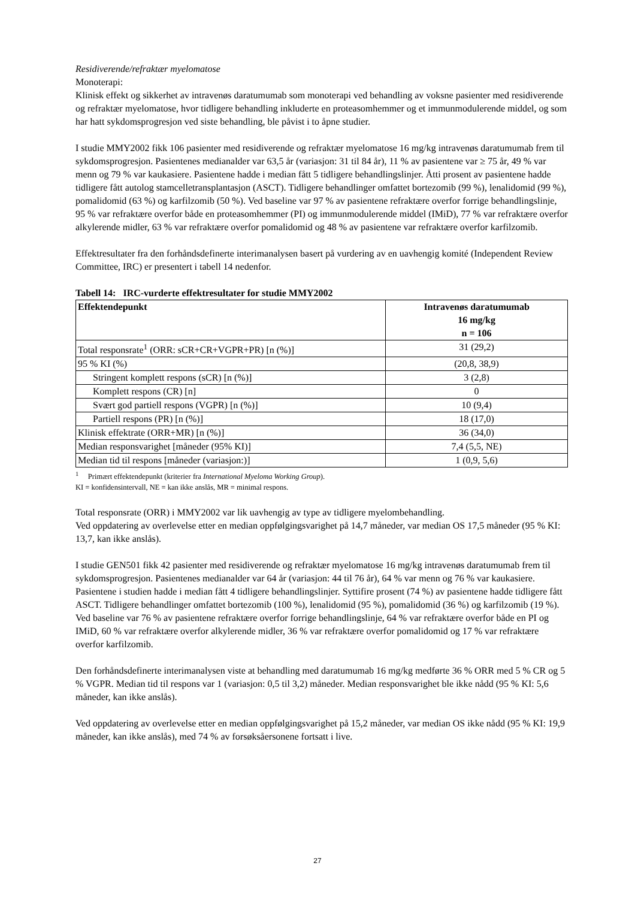Residiverende/refraktær myelomatose
Monoterapi:
Klinisk effekt og sikkerhet av intravenøs daratumumab som monoterapi ved behandling av voksne pasienter med residiverende og refraktær myelomatose, hvor tidligere behandling inkluderte en proteasomhemmer og et immunmodulerende middel, og som har hatt sykdomsprogresjon ved siste behandling, ble påvist i to åpne studier.
I studie MMY2002 fikk 106 pasienter med residiverende og refraktær myelomatose 16 mg/kg intravenøs daratumumab frem til sykdomsprogresjon. Pasientenes medianalder var 63,5 år (variasjon: 31 til 84 år), 11 % av pasientene var ≥ 75 år, 49 % var menn og 79 % var kaukasiere. Pasientene hadde i median fått 5 tidligere behandlingslinjer. Åtti prosent av pasientene hadde tidligere fått autolog stamcelletransplantasjon (ASCT). Tidligere behandlinger omfattet bortezomib (99 %), lenalidomid (99 %), pomalidomid (63 %) og karfilzomib (50 %). Ved baseline var 97 % av pasientene refraktære overfor forrige behandlingslinje, 95 % var refraktære overfor både en proteasomhemmer (PI) og immunmodulerende middel (IMiD), 77 % var refraktære overfor alkylerende midler, 63 % var refraktære overfor pomalidomid og 48 % av pasientene var refraktære overfor karfilzomib.
Effektresultater fra den forhåndsdefinerte interimanalysen basert på vurdering av en uavhengig komité (Independent Review Committee, IRC) er presentert i tabell 14 nedenfor.
Tabell 14: IRC-vurderte effektresultater for studie MMY2002
| Effektendepunkt | Intravenøs daratumumab 16 mg/kg n = 106 |
| --- | --- |
| Total responsrate<sup>1</sup> (ORR: sCR+CR+VGPR+PR) [n (%)] | 31 (29,2) |
| 95 % KI (%) | (20,8, 38,9) |
| Stringent komplett respons (sCR) [n (%)] | 3 (2,8) |
| Komplett respons (CR) [n] | 0 |
| Svært god partiell respons (VGPR) [n (%)] | 10 (9,4) |
| Partiell respons (PR) [n (%)] | 18 (17,0) |
| Klinisk effektrate (ORR+MR) [n (%)] | 36 (34,0) |
| Median responsvarighet [måneder (95% KI)] | 7,4 (5,5, NE) |
| Median tid til respons [måneder (variasjon:)] | 1 (0,9, 5,6) |
<sup>1</sup> Primært effektendepunkt (kriterier fra International Myeloma Working Group).
KI = konfidensintervall, NE = kan ikke anslås, MR = minimal respons.
Total responsrate (ORR) i MMY2002 var lik uavhengig av type av tidligere myelombehandling.
Ved oppdatering av overlevelse etter en median oppfølgingsvarighet på 14,7 måneder, var median OS 17,5 måneder (95 % KI: 13,7, kan ikke anslås).
I studie GEN501 fikk 42 pasienter med residiverende og refraktær myelomatose 16 mg/kg intravenøs daratumumab frem til sykdomsprogresjon. Pasientenes medianalder var 64 år (variasjon: 44 til 76 år), 64 % var menn og 76 % var kaukasiere. Pasientene i studien hadde i median fått 4 tidligere behandlingslinjer. Syttifire prosent (74 %) av pasientene hadde tidligere fått ASCT. Tidligere behandlinger omfattet bortezomib (100 %), lenalidomid (95 %), pomalidomid (36 %) og karfilzomib (19 %). Ved baseline var 76 % av pasientene refraktære overfor forrige behandlingslinje, 64 % var refraktære overfor både en PI og IMiD, 60 % var refraktære overfor alkylerende midler, 36 % var refraktære overfor pomalidomid og 17 % var refraktære overfor karfilzomib.
Den forhåndsdefinerte interimanalysen viste at behandling med daratumumab 16 mg/kg medførte 36 % ORR med 5 % CR og 5 % VGPR. Median tid til respons var 1 (variasjon: 0,5 til 3,2) måneder. Median responsvarighet ble ikke nådd (95 % KI: 5,6 måneder, kan ikke anslås).
Ved oppdatering av overlevelse etter en median oppfølgingsvarighet på 15,2 måneder, var median OS ikke nådd (95 % KI: 19,9 måneder, kan ikke anslås), med 74 % av forsøksåersonene fortsatt i live.
27